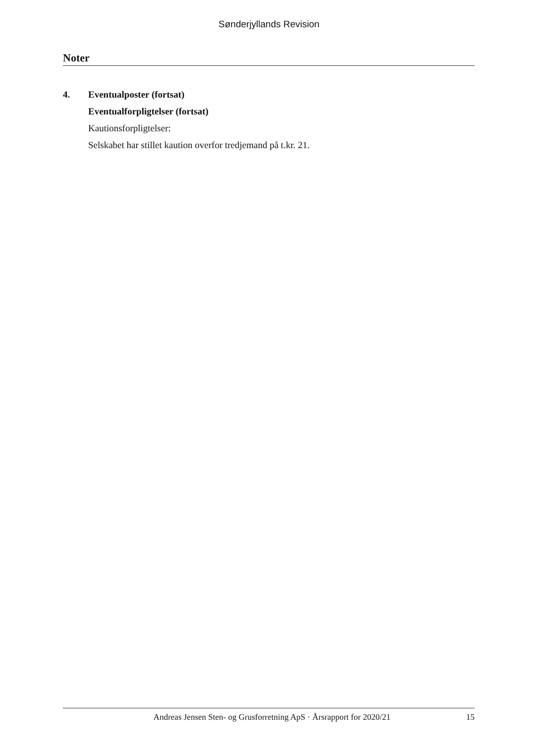Sønderjyllands Revision
Noter
4. Eventualposter (fortsat)
Eventualforpligtelser (fortsat)
Kautionsforpligtelser:
Selskabet har stillet kaution overfor tredjemand på t.kr. 21.
Andreas Jensen Sten- og Grusforretning ApS · Årsrapport for 2020/21 15